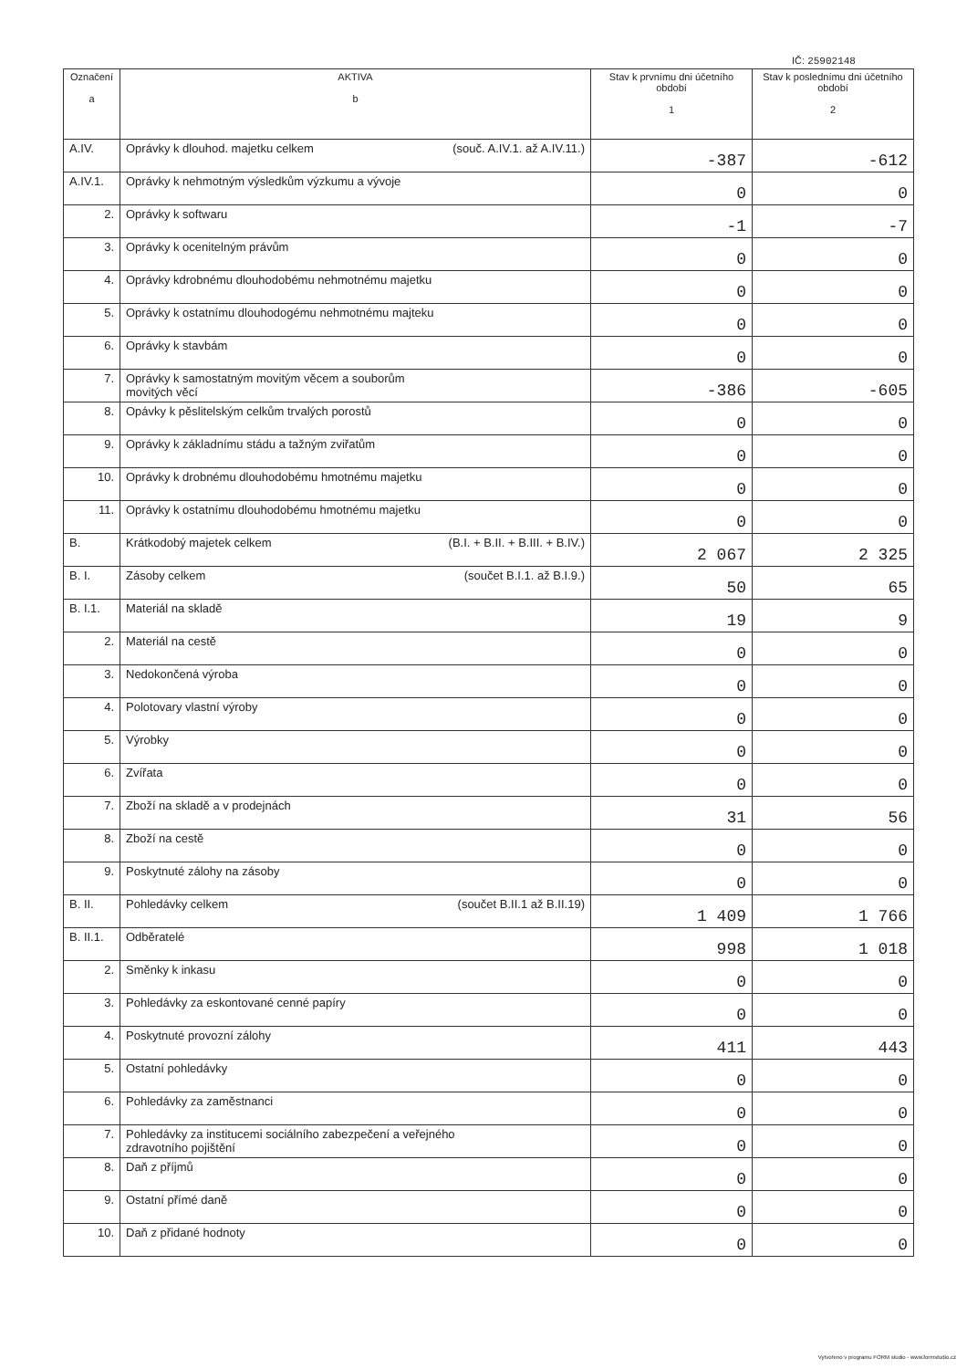IČ: 25902148
| Označení a | AKTIVA b | Stav k prvnímu dni účetního období 1 | Stav k poslednímu dni účetního období 2 |
| --- | --- | --- | --- |
| A.IV. | Oprávky k dlouhod. majetku celkem (souč. A.IV.1. až A.IV.11.) | -387 | -612 |
| A.IV.1. | Oprávky k nehmotným výsledkům výzkumu a vývoje | 0 | 0 |
| 2. | Oprávky k softwaru | -1 | -7 |
| 3. | Oprávky k ocenitelným právům | 0 | 0 |
| 4. | Oprávky kdrobnému dlouhodobému nehmotnému majetku | 0 | 0 |
| 5. | Oprávky k ostatnímu dlouhodogému nehmotnému majteku | 0 | 0 |
| 6. | Oprávky k stavbám | 0 | 0 |
| 7. | Oprávky k samostatným movitým věcem a souborům movitých věcí | -386 | -605 |
| 8. | Opávky k pěslitelským celkům trvalých porostů | 0 | 0 |
| 9. | Oprávky k základnímu stádu a tažným zviřatům | 0 | 0 |
| 10. | Oprávky k drobnému dlouhodobému hmotnému majetku | 0 | 0 |
| 11. | Oprávky k ostatnímu dlouhodobému hmotnému majetku | 0 | 0 |
| B. | Krátkodobý majetek celkem (B.I. + B.II. + B.III. + B.IV.) | 2 067 | 2 325 |
| B. I. | Zásoby celkem (součet B.I.1. až B.I.9.) | 50 | 65 |
| B. I.1. | Materiál na skladě | 19 | 9 |
| 2. | Materiál na cestě | 0 | 0 |
| 3. | Nedokončená výroba | 0 | 0 |
| 4. | Polotovary vlastní výroby | 0 | 0 |
| 5. | Výrobky | 0 | 0 |
| 6. | Zvířata | 0 | 0 |
| 7. | Zboží na skladě a v prodejnách | 31 | 56 |
| 8. | Zboží na cestě | 0 | 0 |
| 9. | Poskytnuté zálohy na zásoby | 0 | 0 |
| B. II. | Pohledávky celkem (součet B.II.1 až B.II.19) | 1 409 | 1 766 |
| B. II.1. | Odběratelé | 998 | 1 018 |
| 2. | Směnky k inkasu | 0 | 0 |
| 3. | Pohledávky za eskontované cenné papíry | 0 | 0 |
| 4. | Poskytnuté provozní zálohy | 411 | 443 |
| 5. | Ostatní pohledávky | 0 | 0 |
| 6. | Pohledávky za zaměstnanci | 0 | 0 |
| 7. | Pohledávky za institucemi sociálního zabezpečení a veřejného zdravotního pojištění | 0 | 0 |
| 8. | Daň z příjmů | 0 | 0 |
| 9. | Ostatní přímé daně | 0 | 0 |
| 10. | Daň z přidané hodnoty | 0 | 0 |
Vytvořeno v programu FORM studio - www.formstudio.cz